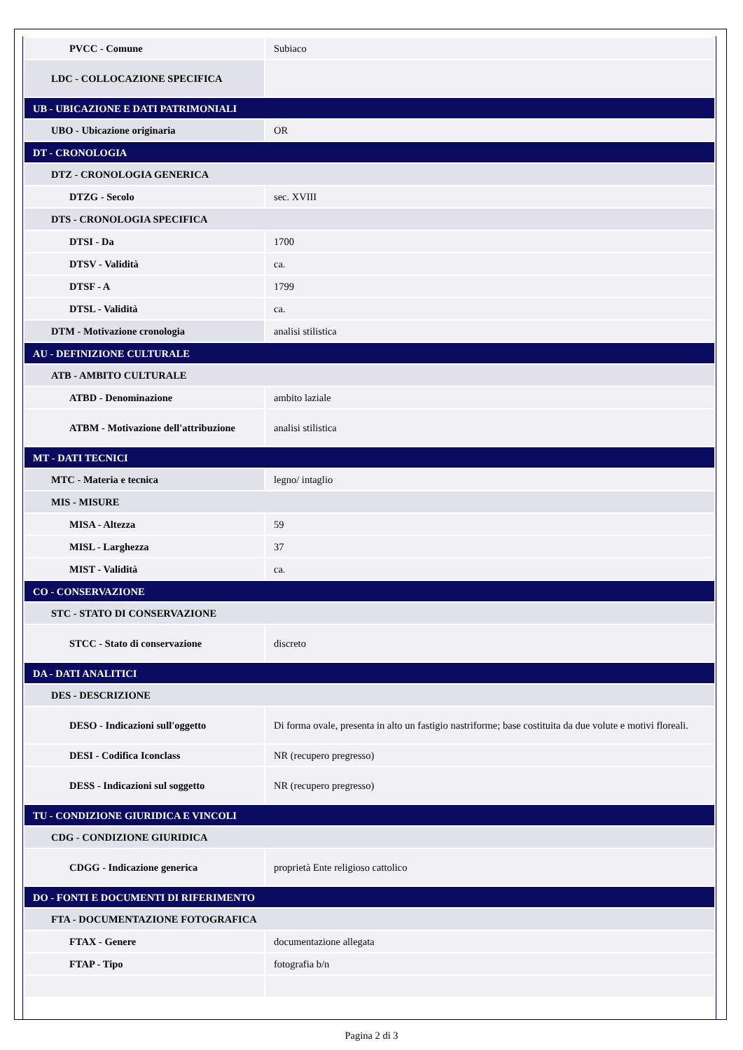| PVCC - Comune | Subiaco |
| LDC - COLLOCAZIONE SPECIFICA | |
| UB - UBICAZIONE E DATI PATRIMONIALI | |
| UBO - Ubicazione originaria | OR |
| DT - CRONOLOGIA | |
| DTZ - CRONOLOGIA GENERICA | |
| DTZG - Secolo | sec. XVIII |
| DTS - CRONOLOGIA SPECIFICA | |
| DTSI - Da | 1700 |
| DTSV - Validità | ca. |
| DTSF - A | 1799 |
| DTSL - Validità | ca. |
| DTM - Motivazione cronologia | analisi stilistica |
| AU - DEFINIZIONE CULTURALE | |
| ATB - AMBITO CULTURALE | |
| ATBD - Denominazione | ambito laziale |
| ATBM - Motivazione dell'attribuzione | analisi stilistica |
| MT - DATI TECNICI | |
| MTC - Materia e tecnica | legno/ intaglio |
| MIS - MISURE | |
| MISA - Altezza | 59 |
| MISL - Larghezza | 37 |
| MIST - Validità | ca. |
| CO - CONSERVAZIONE | |
| STC - STATO DI CONSERVAZIONE | |
| STCC - Stato di conservazione | discreto |
| DA - DATI ANALITICI | |
| DES - DESCRIZIONE | |
| DESO - Indicazioni sull'oggetto | Di forma ovale, presenta in alto un fastigio nastriforme; base costituita da due volute e motivi floreali. |
| DESI - Codifica Iconclass | NR (recupero pregresso) |
| DESS - Indicazioni sul soggetto | NR (recupero pregresso) |
| TU - CONDIZIONE GIURIDICA E VINCOLI | |
| CDG - CONDIZIONE GIURIDICA | |
| CDGG - Indicazione generica | proprietà Ente religioso cattolico |
| DO - FONTI E DOCUMENTI DI RIFERIMENTO | |
| FTA - DOCUMENTAZIONE FOTOGRAFICA | |
| FTAX - Genere | documentazione allegata |
| FTAP - Tipo | fotografia b/n |
Pagina 2 di 3